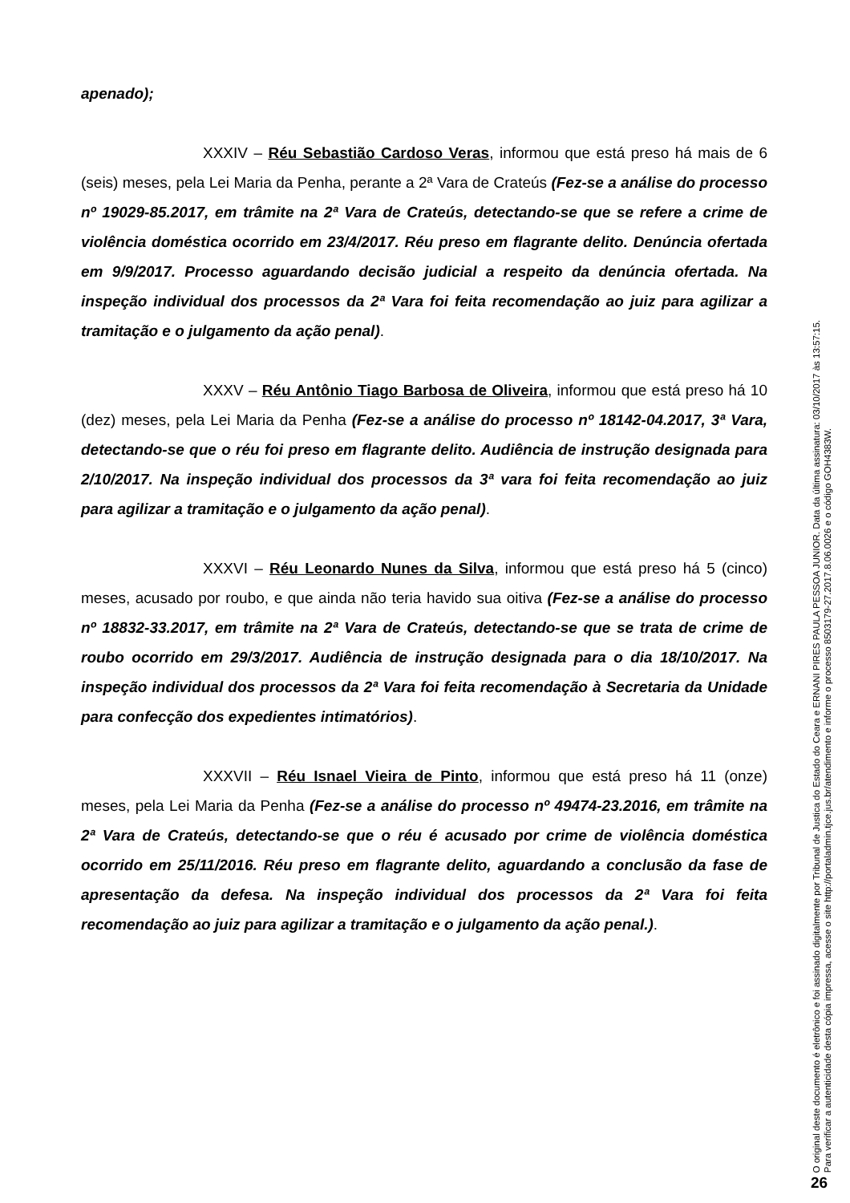apenado);
XXXIV – Réu Sebastião Cardoso Veras, informou que está preso há mais de 6 (seis) meses, pela Lei Maria da Penha, perante a 2ª Vara de Crateús (Fez-se a análise do processo nº 19029-85.2017, em trâmite na 2ª Vara de Crateús, detectando-se que se refere a crime de violência doméstica ocorrido em 23/4/2017. Réu preso em flagrante delito. Denúncia ofertada em 9/9/2017. Processo aguardando decisão judicial a respeito da denúncia ofertada. Na inspeção individual dos processos da 2ª Vara foi feita recomendação ao juiz para agilizar a tramitação e o julgamento da ação penal).
XXXV – Réu Antônio Tiago Barbosa de Oliveira, informou que está preso há 10 (dez) meses, pela Lei Maria da Penha (Fez-se a análise do processo nº 18142-04.2017, 3ª Vara, detectando-se que o réu foi preso em flagrante delito. Audiência de instrução designada para 2/10/2017. Na inspeção individual dos processos da 3ª vara foi feita recomendação ao juiz para agilizar a tramitação e o julgamento da ação penal).
XXXVI – Réu Leonardo Nunes da Silva, informou que está preso há 5 (cinco) meses, acusado por roubo, e que ainda não teria havido sua oitiva (Fez-se a análise do processo nº 18832-33.2017, em trâmite na 2ª Vara de Crateús, detectando-se que se trata de crime de roubo ocorrido em 29/3/2017. Audiência de instrução designada para o dia 18/10/2017. Na inspeção individual dos processos da 2ª Vara foi feita recomendação à Secretaria da Unidade para confecção dos expedientes intimatórios).
XXXVII – Réu Isnael Vieira de Pinto, informou que está preso há 11 (onze) meses, pela Lei Maria da Penha (Fez-se a análise do processo nº 49474-23.2016, em trâmite na 2ª Vara de Crateús, detectando-se que o réu é acusado por crime de violência doméstica ocorrido em 25/11/2016. Réu preso em flagrante delito, aguardando a conclusão da fase de apresentação da defesa. Na inspeção individual dos processos da 2ª Vara foi feita recomendação ao juiz para agilizar a tramitação e o julgamento da ação penal.).
O original deste documento é eletrônico e foi assinado digitalmente por Tribunal de Justica do Estado do Ceara e ERNANI PIRES PAULA PESSOA JUNIOR. Data da última assinatura: 03/10/2017 às 13:57:15.
Para verificar a autenticidade desta cópia impressa, acesse o site http://portaladmin.tjce.jus.br/atendimento e informe o processo 8503179-27.2017.8.06.0026 e o código GOH4383W.
26